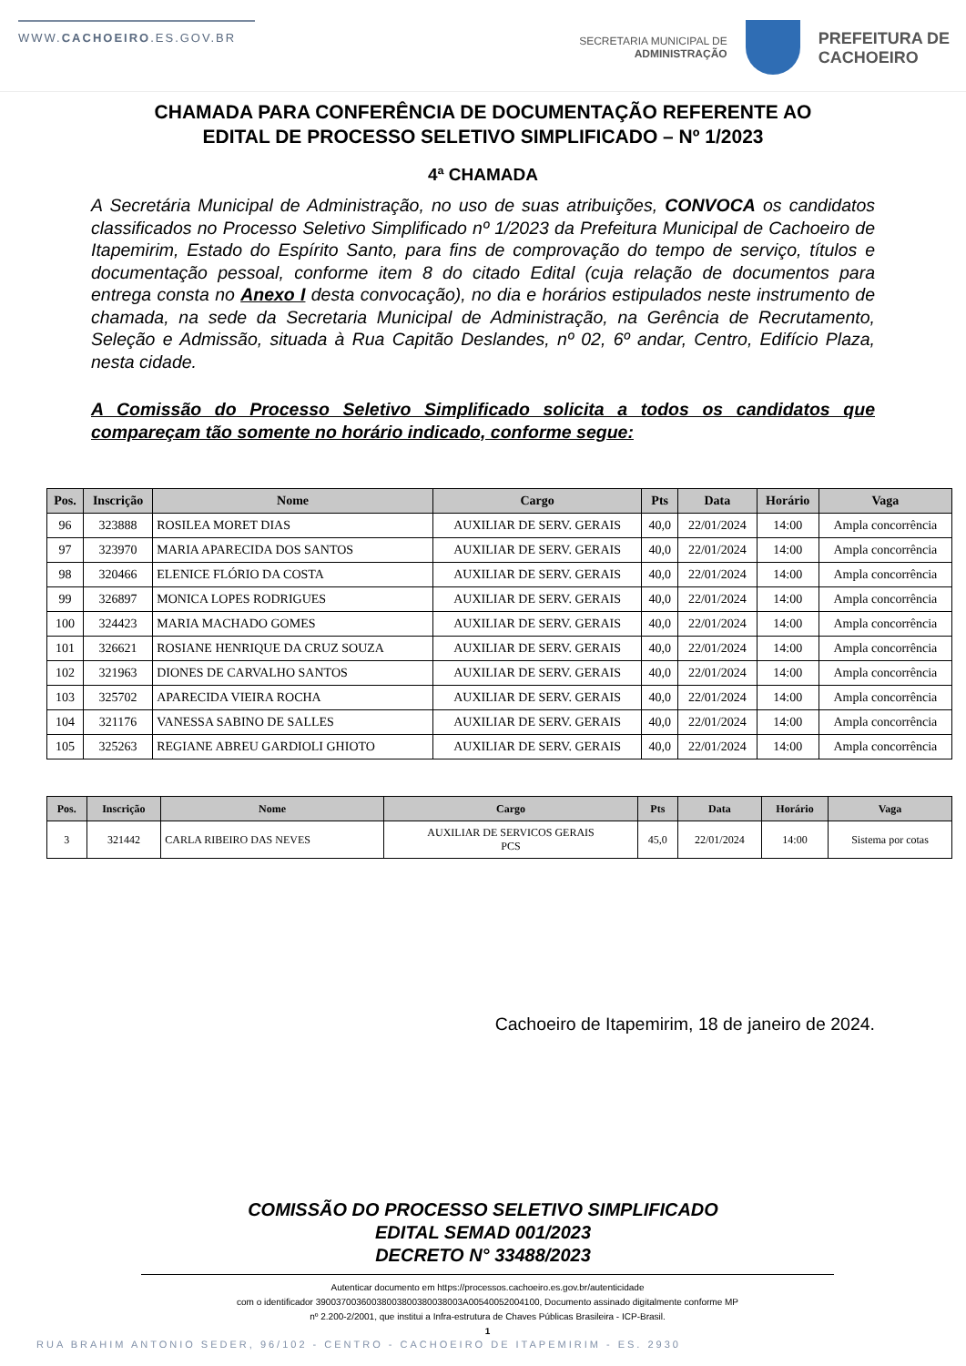WWW.CACHOEIRO.ES.GOV.BR
SECRETARIA MUNICIPAL DE
ADMINISTRAÇÃO
PREFEITURA DE
CACHOEIRO
CHAMADA PARA CONFERÊNCIA DE DOCUMENTAÇÃO REFERENTE AO
EDITAL DE PROCESSO SELETIVO SIMPLIFICADO – Nº 1/2023
4ª CHAMADA
A Secretária Municipal de Administração, no uso de suas atribuições, CONVOCA os candidatos classificados no Processo Seletivo Simplificado nº 1/2023 da Prefeitura Municipal de Cachoeiro de Itapemirim, Estado do Espírito Santo, para fins de comprovação do tempo de serviço, títulos e documentação pessoal, conforme item 8 do citado Edital (cuja relação de documentos para entrega consta no Anexo I desta convocação), no dia e horários estipulados neste instrumento de chamada, na sede da Secretaria Municipal de Administração, na Gerência de Recrutamento, Seleção e Admissão, situada à Rua Capitão Deslandes, nº 02, 6º andar, Centro, Edifício Plaza, nesta cidade.
A Comissão do Processo Seletivo Simplificado solicita a todos os candidatos que compareçam tão somente no horário indicado, conforme segue:
| Pos. | Inscrição | Nome | Cargo | Pts | Data | Horário | Vaga |
| --- | --- | --- | --- | --- | --- | --- | --- |
| 96 | 323888 | ROSILEA MORET DIAS | AUXILIAR DE SERV. GERAIS | 40,0 | 22/01/2024 | 14:00 | Ampla concorrência |
| 97 | 323970 | MARIA APARECIDA DOS SANTOS | AUXILIAR DE SERV. GERAIS | 40,0 | 22/01/2024 | 14:00 | Ampla concorrência |
| 98 | 320466 | ELENICE FLÓRIO DA COSTA | AUXILIAR DE SERV. GERAIS | 40,0 | 22/01/2024 | 14:00 | Ampla concorrência |
| 99 | 326897 | MONICA LOPES RODRIGUES | AUXILIAR DE SERV. GERAIS | 40,0 | 22/01/2024 | 14:00 | Ampla concorrência |
| 100 | 324423 | MARIA MACHADO GOMES | AUXILIAR DE SERV. GERAIS | 40,0 | 22/01/2024 | 14:00 | Ampla concorrência |
| 101 | 326621 | ROSIANE HENRIQUE DA CRUZ SOUZA | AUXILIAR DE SERV. GERAIS | 40,0 | 22/01/2024 | 14:00 | Ampla concorrência |
| 102 | 321963 | DIONES DE CARVALHO SANTOS | AUXILIAR DE SERV. GERAIS | 40,0 | 22/01/2024 | 14:00 | Ampla concorrência |
| 103 | 325702 | APARECIDA VIEIRA ROCHA | AUXILIAR DE SERV. GERAIS | 40,0 | 22/01/2024 | 14:00 | Ampla concorrência |
| 104 | 321176 | VANESSA SABINO DE SALLES | AUXILIAR DE SERV. GERAIS | 40,0 | 22/01/2024 | 14:00 | Ampla concorrência |
| 105 | 325263 | REGIANE ABREU GARDIOLI GHIOTO | AUXILIAR DE SERV. GERAIS | 40,0 | 22/01/2024 | 14:00 | Ampla concorrência |
| Pos. | Inscrição | Nome | Cargo | Pts | Data | Horário | Vaga |
| --- | --- | --- | --- | --- | --- | --- | --- |
| 3 | 321442 | CARLA RIBEIRO DAS NEVES | AUXILIAR DE SERVICOS GERAIS PCS | 45,0 | 22/01/2024 | 14:00 | Sistema por cotas |
Cachoeiro de Itapemirim, 18 de janeiro de 2024.
COMISSÃO DO PROCESSO SELETIVO SIMPLIFICADO
EDITAL SEMAD 001/2023
DECRETO N° 33488/2023
Autenticar documento em https://processos.cachoeiro.es.gov.br/autenticidade
com o identificador 390037003600380038003800​38003A00540052004100, Documento assinado digitalmente conforme MP
nº 2.200-2/2001, que institui a Infra-estrutura de Chaves Públicas Brasileira - ICP-Brasil.
1
RUA BRAHIM ANTONIO SEDER, 96/102 - CENTRO - CACHOEIRO DE ITAPEMIRIM - ES. 2930